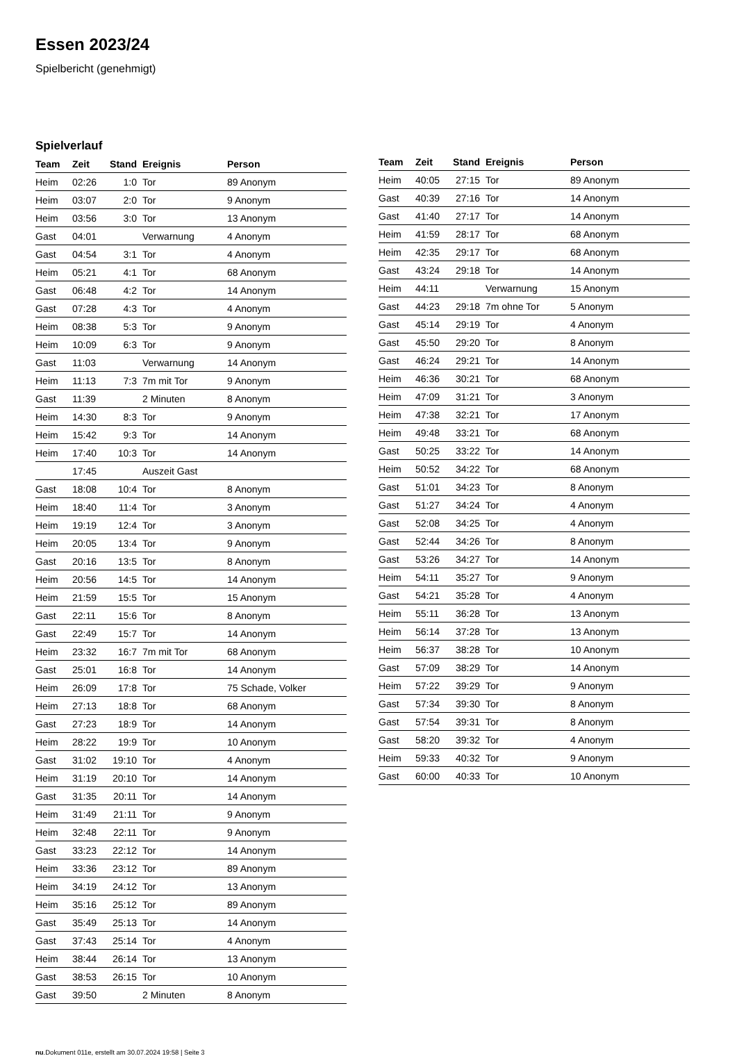Essen 2023/24
Spielbericht (genehmigt)
Spielverlauf
| Team | Zeit | Stand | Ereignis | Person |
| --- | --- | --- | --- | --- |
| Heim | 02:26 | 1:0 | Tor | 89 Anonym |
| Heim | 03:07 | 2:0 | Tor | 9 Anonym |
| Heim | 03:56 | 3:0 | Tor | 13 Anonym |
| Gast | 04:01 | | Verwarnung | 4 Anonym |
| Gast | 04:54 | 3:1 | Tor | 4 Anonym |
| Heim | 05:21 | 4:1 | Tor | 68 Anonym |
| Gast | 06:48 | 4:2 | Tor | 14 Anonym |
| Gast | 07:28 | 4:3 | Tor | 4 Anonym |
| Heim | 08:38 | 5:3 | Tor | 9 Anonym |
| Heim | 10:09 | 6:3 | Tor | 9 Anonym |
| Gast | 11:03 | | Verwarnung | 14 Anonym |
| Heim | 11:13 | 7:3 | 7m mit Tor | 9 Anonym |
| Gast | 11:39 | | 2 Minuten | 8 Anonym |
| Heim | 14:30 | 8:3 | Tor | 9 Anonym |
| Heim | 15:42 | 9:3 | Tor | 14 Anonym |
| Heim | 17:40 | 10:3 | Tor | 14 Anonym |
| | 17:45 | | Auszeit Gast | |
| Gast | 18:08 | 10:4 | Tor | 8 Anonym |
| Heim | 18:40 | 11:4 | Tor | 3 Anonym |
| Heim | 19:19 | 12:4 | Tor | 3 Anonym |
| Heim | 20:05 | 13:4 | Tor | 9 Anonym |
| Gast | 20:16 | 13:5 | Tor | 8 Anonym |
| Heim | 20:56 | 14:5 | Tor | 14 Anonym |
| Heim | 21:59 | 15:5 | Tor | 15 Anonym |
| Gast | 22:11 | 15:6 | Tor | 8 Anonym |
| Gast | 22:49 | 15:7 | Tor | 14 Anonym |
| Heim | 23:32 | 16:7 | 7m mit Tor | 68 Anonym |
| Gast | 25:01 | 16:8 | Tor | 14 Anonym |
| Heim | 26:09 | 17:8 | Tor | 75 Schade, Volker |
| Heim | 27:13 | 18:8 | Tor | 68 Anonym |
| Gast | 27:23 | 18:9 | Tor | 14 Anonym |
| Heim | 28:22 | 19:9 | Tor | 10 Anonym |
| Gast | 31:02 | 19:10 | Tor | 4 Anonym |
| Heim | 31:19 | 20:10 | Tor | 14 Anonym |
| Gast | 31:35 | 20:11 | Tor | 14 Anonym |
| Heim | 31:49 | 21:11 | Tor | 9 Anonym |
| Heim | 32:48 | 22:11 | Tor | 9 Anonym |
| Gast | 33:23 | 22:12 | Tor | 14 Anonym |
| Heim | 33:36 | 23:12 | Tor | 89 Anonym |
| Heim | 34:19 | 24:12 | Tor | 13 Anonym |
| Heim | 35:16 | 25:12 | Tor | 89 Anonym |
| Gast | 35:49 | 25:13 | Tor | 14 Anonym |
| Gast | 37:43 | 25:14 | Tor | 4 Anonym |
| Heim | 38:44 | 26:14 | Tor | 13 Anonym |
| Gast | 38:53 | 26:15 | Tor | 10 Anonym |
| Gast | 39:50 | | 2 Minuten | 8 Anonym |
| Team | Zeit | Stand | Ereignis | Person |
| --- | --- | --- | --- | --- |
| Heim | 40:05 | 27:15 | Tor | 89 Anonym |
| Gast | 40:39 | 27:16 | Tor | 14 Anonym |
| Gast | 41:40 | 27:17 | Tor | 14 Anonym |
| Heim | 41:59 | 28:17 | Tor | 68 Anonym |
| Heim | 42:35 | 29:17 | Tor | 68 Anonym |
| Gast | 43:24 | 29:18 | Tor | 14 Anonym |
| Heim | 44:11 | | Verwarnung | 15 Anonym |
| Gast | 44:23 | 29:18 | 7m ohne Tor | 5 Anonym |
| Gast | 45:14 | 29:19 | Tor | 4 Anonym |
| Gast | 45:50 | 29:20 | Tor | 8 Anonym |
| Gast | 46:24 | 29:21 | Tor | 14 Anonym |
| Heim | 46:36 | 30:21 | Tor | 68 Anonym |
| Heim | 47:09 | 31:21 | Tor | 3 Anonym |
| Heim | 47:38 | 32:21 | Tor | 17 Anonym |
| Heim | 49:48 | 33:21 | Tor | 68 Anonym |
| Gast | 50:25 | 33:22 | Tor | 14 Anonym |
| Heim | 50:52 | 34:22 | Tor | 68 Anonym |
| Gast | 51:01 | 34:23 | Tor | 8 Anonym |
| Gast | 51:27 | 34:24 | Tor | 4 Anonym |
| Gast | 52:08 | 34:25 | Tor | 4 Anonym |
| Gast | 52:44 | 34:26 | Tor | 8 Anonym |
| Gast | 53:26 | 34:27 | Tor | 14 Anonym |
| Heim | 54:11 | 35:27 | Tor | 9 Anonym |
| Gast | 54:21 | 35:28 | Tor | 4 Anonym |
| Heim | 55:11 | 36:28 | Tor | 13 Anonym |
| Heim | 56:14 | 37:28 | Tor | 13 Anonym |
| Heim | 56:37 | 38:28 | Tor | 10 Anonym |
| Gast | 57:09 | 38:29 | Tor | 14 Anonym |
| Heim | 57:22 | 39:29 | Tor | 9 Anonym |
| Gast | 57:34 | 39:30 | Tor | 8 Anonym |
| Gast | 57:54 | 39:31 | Tor | 8 Anonym |
| Gast | 58:20 | 39:32 | Tor | 4 Anonym |
| Heim | 59:33 | 40:32 | Tor | 9 Anonym |
| Gast | 60:00 | 40:33 | Tor | 10 Anonym |
nu.Dokument 011e, erstellt am 30.07.2024 19:58 | Seite 3